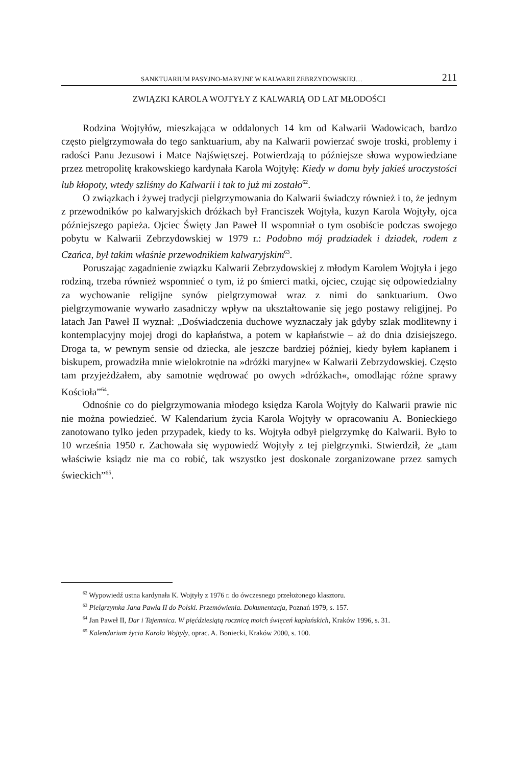SANKTUARIUM PASYJNO-MARYJNE W KALWARII ZEBRZYDOWSKIEJ… 211
ZWIĄZKI KAROLA WOJTYŁY Z KALWARIĄ OD LAT MŁODOŚCI
Rodzina Wojtyłów, mieszkająca w oddalonych 14 km od Kalwarii Wadowicach, bardzo często pielgrzymowała do tego sanktuarium, aby na Kalwarii powierzać swoje troski, problemy i radości Panu Jezusowi i Matce Najświętszej. Potwierdzają to późniejsze słowa wypowiedziane przez metropolitę krakowskiego kardynała Karola Wojtyłę: Kiedy w domu były jakieś uroczystości lub kłopoty, wtedy szliśmy do Kalwarii i tak to już mi zostało<sup>62</sup>.
O związkach i żywej tradycji pielgrzymowania do Kalwarii świadczy również i to, że jednym z przewodników po kalwaryjskich dróżkach był Franciszek Wojtyła, kuzyn Karola Wojtyły, ojca późniejszego papieża. Ojciec Święty Jan Paweł II wspomniał o tym osobiście podczas swojego pobytu w Kalwarii Zebrzydowskiej w 1979 r.: Podobno mój pradziadek i dziadek, rodem z Czańca, był takim właśnie przewodnikiem kalwaryjskim<sup>63</sup>.
Poruszając zagadnienie związku Kalwarii Zebrzydowskiej z młodym Karolem Wojtyła i jego rodziną, trzeba również wspomnieć o tym, iż po śmierci matki, ojciec, czując się odpowiedzialny za wychowanie religijne synów pielgrzymował wraz z nimi do sanktuarium. Owo pielgrzymowanie wywarło zasadniczy wpływ na ukształtowanie się jego postawy religijnej. Po latach Jan Paweł II wyznał: „Doświadczenia duchowe wyznaczały jak gdyby szlak modlitewny i kontemplacyjny mojej drogi do kapłaństwa, a potem w kapłaństwie – aż do dnia dzisiejszego. Droga ta, w pewnym sensie od dziecka, ale jeszcze bardziej później, kiedy byłem kapłanem i biskupem, prowadziła mnie wielokrotnie na »dróżki maryjne« w Kalwarii Zebrzydowskiej. Często tam przyjeżdżałem, aby samotnie wędrować po owych »dróżkach«, omodlając różne sprawy Kościoła”<sup>64</sup>.
Odnośnie co do pielgrzymowania młodego księdza Karola Wojtyły do Kalwarii prawie nic nie można powiedzieć. W Kalendarium życia Karola Wojtyły w opracowaniu A. Bonieckiego zanotowano tylko jeden przypadek, kiedy to ks. Wojtyła odbył pielgrzymkę do Kalwarii. Było to 10 września 1950 r. Zachowała się wypowiedź Wojtyły z tej pielgrzymki. Stwierdził, że „tam właściwie ksiądz nie ma co robić, tak wszystko jest doskonale zorganizowane przez samych świeckich”<sup>65</sup>.
<sup>62</sup> Wypowiedź ustna kardynała K. Wojtyły z 1976 r. do ówczesnego przełożonego klasztoru.
<sup>63</sup> Pielgrzymka Jana Pawła II do Polski. Przemówienia. Dokumentacja, Poznań 1979, s. 157.
<sup>64</sup> Jan Paweł II, Dar i Tajemnica. W pięćdziesiątą rocznicę moich święceń kapłańskich, Kraków 1996, s. 31.
<sup>65</sup> Kalendarium życia Karola Wojtyły, oprac. A. Boniecki, Kraków 2000, s. 100.